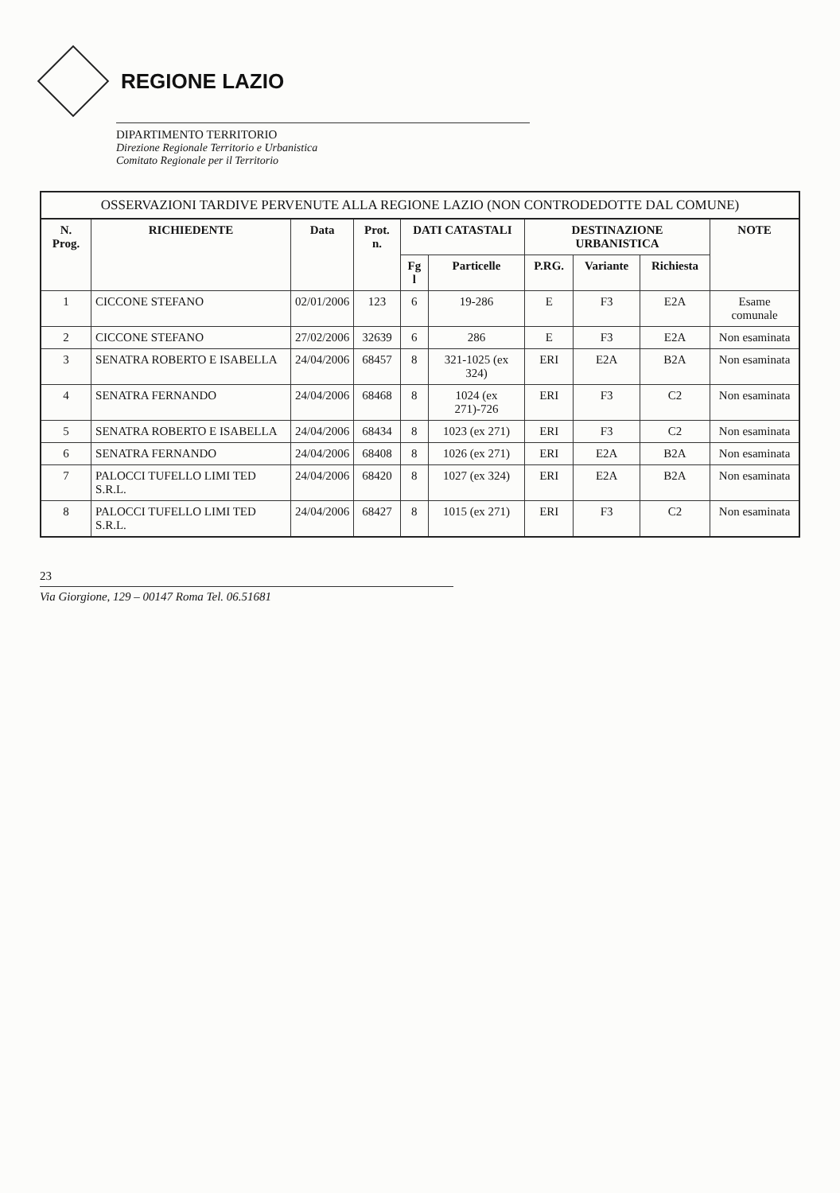REGIONE LAZIO
DIPARTIMENTO TERRITORIO
Direzione Regionale Territorio e Urbanistica
Comitato Regionale per il Territorio
OSSERVAZIONI TARDIVE PERVENUTE ALLA REGIONE LAZIO (NON CONTRODEDOTTE DAL COMUNE)
| N. Prog. | RICHIEDENTE | Data | Prot. n. | DATI CATASTALI | | DESTINAZIONE URBANISTICA | | | NOTE |
| --- | --- | --- | --- | --- | --- | --- | --- | --- | --- |
| | | | | Fg l | Particelle | P.RG. | Variante | Richiesta | |
| 1 | CICCONE STEFANO | 02/01/2006 | 123 | 6 | 19-286 | E | F3 | E2A | Esame comunale |
| 2 | CICCONE STEFANO | 27/02/2006 | 32639 | 6 | 286 | E | F3 | E2A | Non esaminata |
| 3 | SENATRA ROBERTO E ISABELLA | 24/04/2006 | 68457 | 8 | 321-1025 (ex 324) | ERI | E2A | B2A | Non esaminata |
| 4 | SENATRA FERNANDO | 24/04/2006 | 68468 | 8 | 1024 (ex 271)-726 | ERI | F3 | C2 | Non esaminata |
| 5 | SENATRA ROBERTO E ISABELLA | 24/04/2006 | 68434 | 8 | 1023 (ex 271) | ERI | F3 | C2 | Non esaminata |
| 6 | SENATRA FERNANDO | 24/04/2006 | 68408 | 8 | 1026 (ex 271) | ERI | E2A | B2A | Non esaminata |
| 7 | PALOCCI TUFELLO LIMI TED S.R.L. | 24/04/2006 | 68420 | 8 | 1027 (ex 324) | ERI | E2A | B2A | Non esaminata |
| 8 | PALOCCI TUFELLO LIMI TED S.R.L. | 24/04/2006 | 68427 | 8 | 1015 (ex 271) | ERI | F3 | C2 | Non esaminata |
23
Via Giorgione, 129 – 00147 Roma Tel. 06.51681